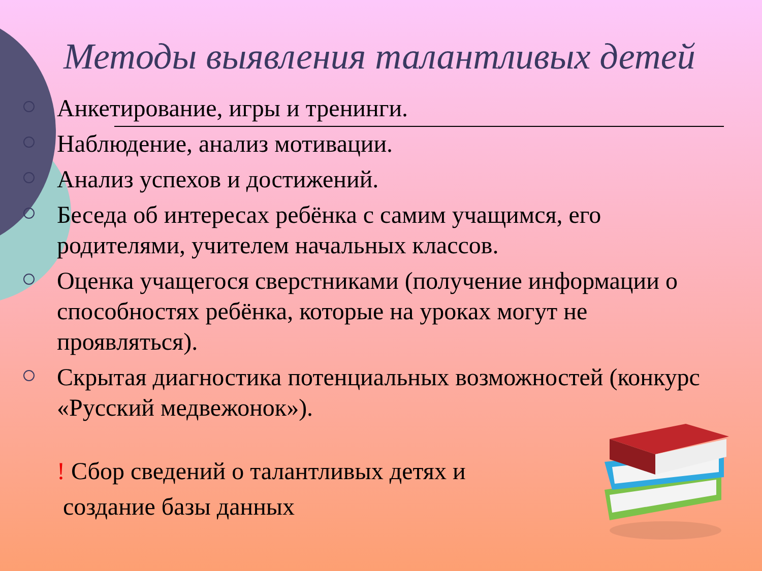Методы выявления талантливых детей
Анкетирование, игры и тренинги.
Наблюдение, анализ мотивации.
Анализ успехов и достижений.
Беседа об интересах ребёнка с самим учащимся, его родителями, учителем начальных классов.
Оценка учащегося сверстниками (получение информации о способностях ребёнка, которые на уроках могут не проявляться).
Скрытая диагностика потенциальных возможностей (конкурс «Русский медвежонок»).
! Сбор сведений о талантливых детях и
создание базы данных